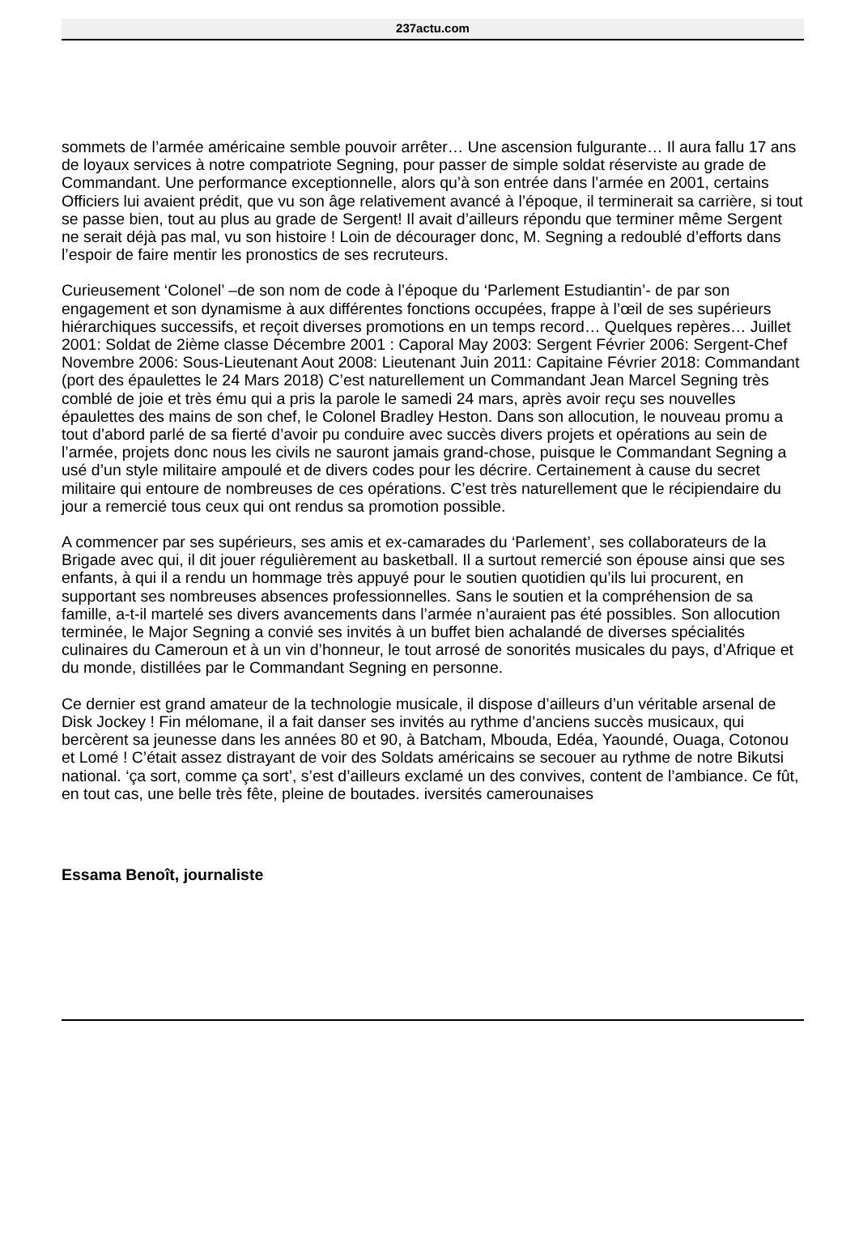237actu.com
sommets de l’armée américaine semble pouvoir arrêter… Une ascension fulgurante… Il aura fallu 17 ans de loyaux services à notre compatriote Segning, pour passer de simple soldat réserviste au grade de Commandant. Une performance exceptionnelle, alors qu’à son entrée dans l’armée en 2001, certains Officiers lui avaient prédit, que vu son âge relativement avancé à l’époque, il terminerait sa carrière, si tout se passe bien, tout au plus au grade de Sergent! Il avait d’ailleurs répondu que terminer même Sergent ne serait déjà pas mal, vu son histoire ! Loin de décourager donc, M. Segning a redoublé d’efforts dans l’espoir de faire mentir les pronostics de ses recruteurs.
Curieusement ‘Colonel’ –de son nom de code à l’époque du ‘Parlement Estudiantin’- de par son engagement et son dynamisme à aux différentes fonctions occupées, frappe à l’œil de ses supérieurs hiérarchiques successifs, et reçoit diverses promotions en un temps record… Quelques repères… Juillet 2001: Soldat de 2ième classe Décembre 2001 : Caporal May 2003: Sergent Février 2006: Sergent-Chef Novembre 2006: Sous-Lieutenant Aout 2008: Lieutenant Juin 2011: Capitaine Février 2018: Commandant (port des épaulettes le 24 Mars 2018) C’est naturellement un Commandant Jean Marcel Segning très comblé de joie et très ému qui a pris la parole le samedi 24 mars, après avoir reçu ses nouvelles épaulettes des mains de son chef, le Colonel Bradley Heston. Dans son allocution, le nouveau promu a tout d’abord parlé de sa fierté d’avoir pu conduire avec succès divers projets et opérations au sein de l’armée, projets donc nous les civils ne sauront jamais grand-chose, puisque le Commandant Segning a usé d’un style militaire ampoulé et de divers codes pour les décrire. Certainement à cause du secret militaire qui entoure de nombreuses de ces opérations. C’est très naturellement que le récipiendaire du jour a remercié tous ceux qui ont rendus sa promotion possible.
A commencer par ses supérieurs, ses amis et ex-camarades du ‘Parlement’, ses collaborateurs de la Brigade avec qui, il dit jouer régulièrement au basketball. Il a surtout remercié son épouse ainsi que ses enfants, à qui il a rendu un hommage très appuyé pour le soutien quotidien qu’ils lui procurent, en supportant ses nombreuses absences professionnelles. Sans le soutien et la compréhension de sa famille, a-t-il martelé ses divers avancements dans l’armée n’auraient pas été possibles. Son allocution terminée, le Major Segning a convié ses invités à un buffet bien achalandé de diverses spécialités culinaires du Cameroun et à un vin d’honneur, le tout arrosé de sonorités musicales du pays, d’Afrique et du monde, distillées par le Commandant Segning en personne.
Ce dernier est grand amateur de la technologie musicale, il dispose d’ailleurs d’un véritable arsenal de Disk Jockey ! Fin mélomane, il a fait danser ses invités au rythme d’anciens succès musicaux, qui bercèrent sa jeunesse dans les années 80 et 90, à Batcham, Mbouda, Edéa, Yaoundé, Ouaga, Cotonou et Lomé ! C’était assez distrayant de voir des Soldats américains se secouer au rythme de notre Bikutsi national. ‘ça sort, comme ça sort’, s’est d’ailleurs exclamé un des convives, content de l’ambiance. Ce fût, en tout cas, une belle très fête, pleine de boutades. iversités camerounaises
Essama Benoît, journaliste